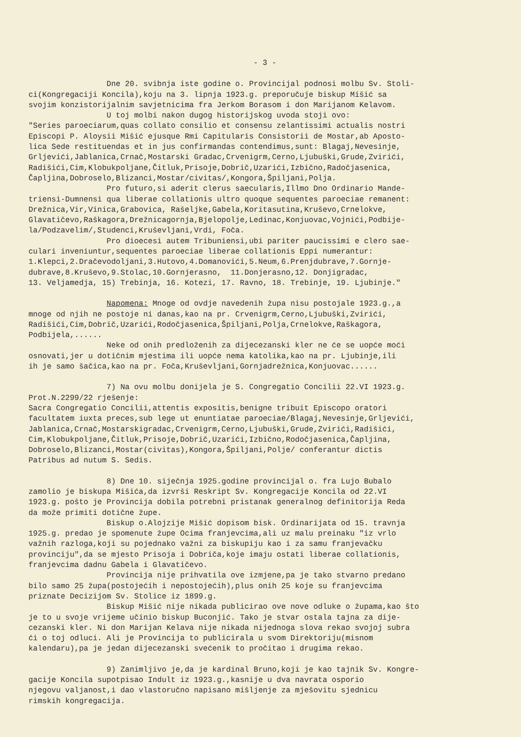- 3 -
Dne 20. svibnja iste godine o. Provincijal podnosi molbu Sv. Stoli- ci(Kongregaciji Koncila),koju na 3. lipnja 1923.g. preporučuje biskup Mišić sa svojim konzistorijalnim savjetnicima fra Jerkom Borasom i don Marijanom Kelavom. U toj molbi nakon dugog historijskog uvoda stoji ovo: "Series paroeciarum,quas collato consilio et consensu zelantissimi actualis nostri Episcopi P. Aloysii Mišić ejusque Rmi Capitularis Consistorii de Mostar,ab Aposto- lica Sede restituendas et in jus confirmandas contendimus,sunt: Blagaj,Nevesinje, Grljevići,Jablanica,Crnač,Mostarski Gradac,Crvenigrm,Cerno,Ljubuški,Grude,Zvirići, Radišići,Cim,Klobukpoljane,Čitluk,Prisoje,Dobrič,Uzarići,Izbično,Radočjasenica, Čapljina,Dobroselo,Blizanci,Mostar/civitas/,Kongora,Špiljani,Polja. Pro futuro,si aderit clerus saecularis,Illmo Dno Ordinario Mande- triensi-Dumnensi qua liberae collationis ultro quoque sequentes paroeciae remanent: Drežnica,Vir,Vinica,Grabovica, Rašeljke,Gabela,Koritasutina,Kruševo,Crnelokve, Glavatičevo,Raškagora,Drežnicagornja,Bjelopolje,Ledinac,Konjuovac,Vojnići,Podbije- la/Podzavelim/,Studenci,Kruševljani,Vrdi, Foča. Pro dioecesi autem Tribuniensi,ubi pariter paucissimi e clero sae- culari inveniuntur,sequentes paroeciae liberae collationis Eppi numerantur: 1.Klepci,2.Dračevodoljani,3.Hutovo,4.Domanovići,5.Neum,6.Prenjdubrave,7.Gornje- dubrave,8.Kruševo,9.Stolac,10.Gornjerasno, 11.Donjerasno,12. Donjigradac, 13. Veljamedja, 15) Trebinja, 16. Kotezi, 17. Ravno, 18. Trebinje, 19. Ljubinje."
Napomena: Mnoge od ovdje navedenih župa nisu postojale 1923.g.,a mnoge od njih ne postoje ni danas,kao na pr. Crvenigrm,Cerno,Ljubuški,Zvirići, Radišići,Cim,Dobrič,Uzarići,Rodočjasenica,Špiljani,Polja,Crnelokve,Raškagora, Podbijela,...... Neke od onih predloženih za dijecezanski kler ne će se uopće moći osnovati,jer u dotičnim mjestima ili uopće nema katolika,kao na pr. Ljubinje,ili ih je samo šačica,kao na pr. Foča,Kruševljani,Gornjadrežnica,Konjuovac......
7) Na ovu molbu donijela je S. Congregatio Concilii 22.VI 1923.g. Prot.N.2299/22 rješenje: Sacra Congregatio Concilii,attentis expositis,benigne tribuit Episcopo oratori facultatem iuxta preces,sub lege ut enuntiatae paroeciae/Blagaj,Nevesinje,Grljevići, Jablanica,Crnač,Mostarskigradac,Crvenigrm,Cerno,Ljubuški,Grude,Zvirići,Radišići, Cim,Klobukpoljane,Čitluk,Prisoje,Dobrič,Uzarići,Izbično,Rodočjasenica,Čapljina, Dobroselo,Blizanci,Mostar(civitas),Kongora,Špiljani,Polje/ conferantur dictis Patribus ad nutum S. Sedis.
8) Dne 10. siječnja 1925.godine provincijal o. fra Lujo Bubalo zamolio je biskupa Mišića,da izvrši Reskript Sv. Kongregacije Koncila od 22.VI 1923.g. pošto je Provincija dobila potrebni pristanak generalnog definitorija Reda da može primiti dotične župe. Biskup o.Alojzije Mišić dopisom bisk. Ordinarijata od 15. travnja 1925.g. predao je spomenute župe Ocima franjevcima,ali uz malu preinaku "iz vrlo važnih razloga,koji su pojednako važni za biskupiju kao i za samu franjevačku provinciju",da se mjesto Prisoja i Dobriča,koje imaju ostati liberae collationis, franjevcima dadnu Gabela i Glavatičevo. Provincija nije prihvatila ove izmjene,pa je tako stvarno predano bilo samo 25 župa(postojećih i nepostojećih),plus onih 25 koje su franjevcima priznate Decizijom Sv. Stolice iz 1899.g. Biskup Mišić nije nikada publicirao ove nove odluke o župama,kao što je to u svoje vrijeme učinio biskup Buconjić. Tako je stvar ostala tajna za dije- cezanski kler. Ni don Marijan Kelava nije nikada nijednoga slova rekao svojoj subra ći o toj odluci. Ali je Provincija to publicirala u svom Direktoriju(misnom kalendaru),pa je jedan dijecezanski svećenik to pročitao i drugima rekao.
9) Zanimljivo je,da je kardinal Bruno,koji je kao tajnik Sv. Kongre- gacije Koncila supotpisao Indult iz 1923.g.,kasnije u dva navrata osporio njegovu valjanost,i dao vlastoručno napisano mišljenje za mješovitu sjednicu rimskih kongregacija.